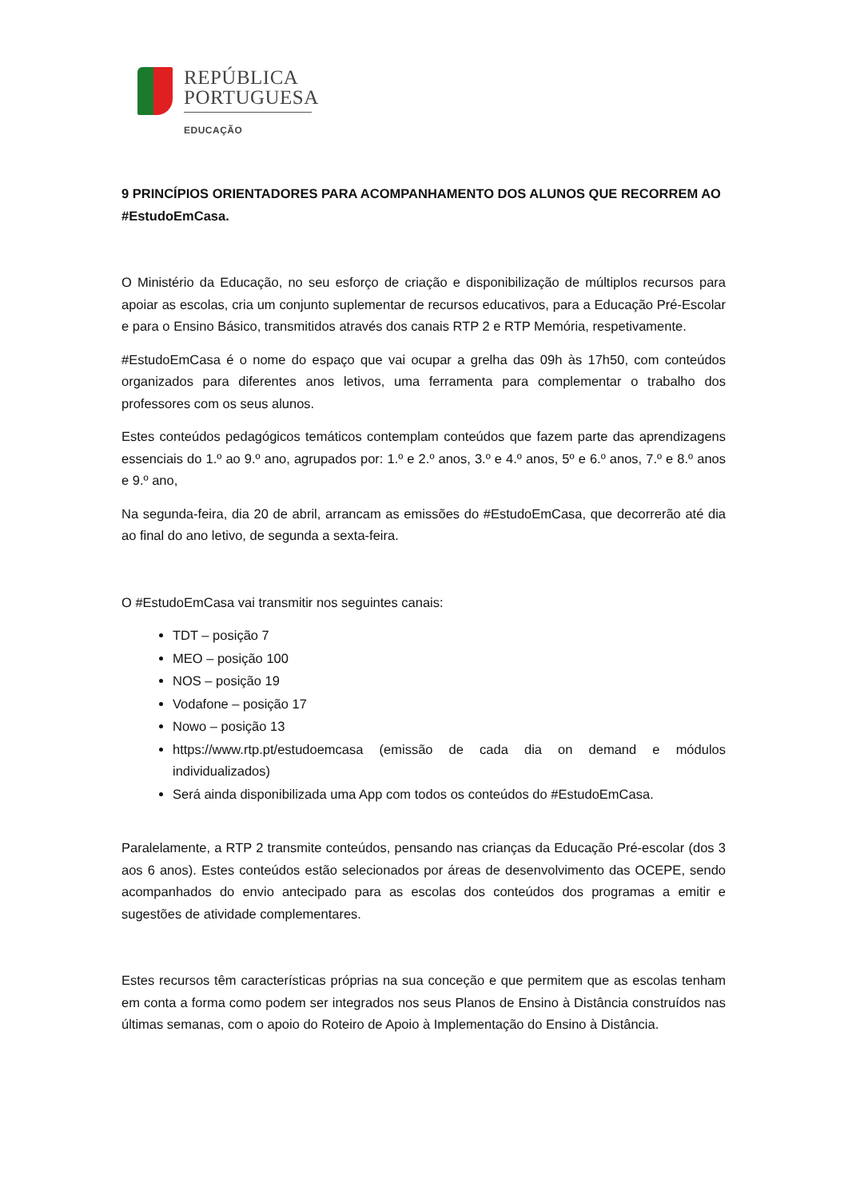REPÚBLICA
PORTUGUESA
EDUCAÇÃO
9 PRINCÍPIOS ORIENTADORES PARA ACOMPANHAMENTO DOS ALUNOS QUE RECORREM AO #EstudoEmCasa.
O Ministério da Educação, no seu esforço de criação e disponibilização de múltiplos recursos para apoiar as escolas, cria um conjunto suplementar de recursos educativos, para a Educação Pré-Escolar e para o Ensino Básico, transmitidos através dos canais RTP 2 e RTP Memória, respetivamente.
#EstudoEmCasa é o nome do espaço que vai ocupar a grelha das 09h às 17h50, com conteúdos organizados para diferentes anos letivos, uma ferramenta para complementar o trabalho dos professores com os seus alunos.
Estes conteúdos pedagógicos temáticos contemplam conteúdos que fazem parte das aprendizagens essenciais do 1.º ao 9.º ano, agrupados por: 1.º e 2.º anos, 3.º e 4.º anos, 5º e 6.º anos, 7.º e 8.º anos e 9.º ano,
Na segunda-feira, dia 20 de abril, arrancam as emissões do #EstudoEmCasa, que decorrerão até dia ao final do ano letivo, de segunda a sexta-feira.
O #EstudoEmCasa vai transmitir nos seguintes canais:
TDT – posição 7
MEO – posição 100
NOS – posição 19
Vodafone – posição 17
Nowo – posição 13
https://www.rtp.pt/estudoemcasa (emissão de cada dia on demand e módulos individualizados)
Será ainda disponibilizada uma App com todos os conteúdos do #EstudoEmCasa.
Paralelamente, a RTP 2 transmite conteúdos, pensando nas crianças da Educação Pré-escolar (dos 3 aos 6 anos). Estes conteúdos estão selecionados por áreas de desenvolvimento das OCEPE, sendo acompanhados do envio antecipado para as escolas dos conteúdos dos programas a emitir e sugestões de atividade complementares.
Estes recursos têm características próprias na sua conceção e que permitem que as escolas tenham em conta a forma como podem ser integrados nos seus Planos de Ensino à Distância construídos nas últimas semanas, com o apoio do Roteiro de Apoio à Implementação do Ensino à Distância.